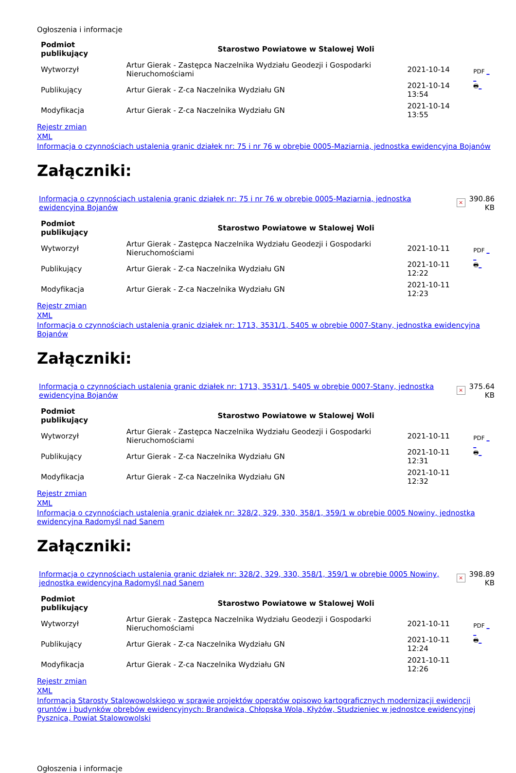Ogłoszenia i informacje
| Podmiot publikujący | Starostwo Powiatowe w Stalowej Woli | | |
| Wytworzył | Artur Gierak - Zastępca Naczelnika Wydziału Geodezji i Gospodarki Nieruchomościami | 2021-10-14 | PDF _ _ 🖶 _ |
| Publikujący | Artur Gierak - Z-ca Naczelnika Wydziału GN | 2021-10-14 13:54 | |
| Modyfikacja | Artur Gierak - Z-ca Naczelnika Wydziału GN | 2021-10-14 13:55 | |
Rejestr zmian
XML
Informacja o czynnościach ustalenia granic działek nr: 75 i nr 76 w obrębie 0005-Maziarnia, jednostka ewidencyjna Bojanów
Załączniki:
| Informacja o czynnościach ustalenia granic działek nr: 75 i nr 76 w obrębie 0005-Maziarnia, jednostka ewidencyjna Bojanów | × | 390.86 KB |
| Podmiot publikujący | Starostwo Powiatowe w Stalowej Woli | | |
| Wytworzył | Artur Gierak - Zastępca Naczelnika Wydziału Geodezji i Gospodarki Nieruchomościami | 2021-10-11 | PDF _ _ 🖶 _ |
| Publikujący | Artur Gierak - Z-ca Naczelnika Wydziału GN | 2021-10-11 12:22 | |
| Modyfikacja | Artur Gierak - Z-ca Naczelnika Wydziału GN | 2021-10-11 12:23 | |
Rejestr zmian
XML
Informacja o czynnościach ustalenia granic działek nr: 1713, 3531/1, 5405 w obrębie 0007-Stany, jednostka ewidencyjna Bojanów
Załączniki:
| Informacja o czynnościach ustalenia granic działek nr: 1713, 3531/1, 5405 w obrębie 0007-Stany, jednostka ewidencyjna Bojanów | × | 375.64 KB |
| Podmiot publikujący | Starostwo Powiatowe w Stalowej Woli | | |
| Wytworzył | Artur Gierak - Zastępca Naczelnika Wydziału Geodezji i Gospodarki Nieruchomościami | 2021-10-11 | PDF _ _ 🖶 _ |
| Publikujący | Artur Gierak - Z-ca Naczelnika Wydziału GN | 2021-10-11 12:31 | |
| Modyfikacja | Artur Gierak - Z-ca Naczelnika Wydziału GN | 2021-10-11 12:32 | |
Rejestr zmian
XML
Informacja o czynnościach ustalenia granic działek nr: 328/2, 329, 330, 358/1, 359/1 w obrębie 0005 Nowiny, jednostka ewidencyjna Radomyśl nad Sanem
Załączniki:
| Informacja o czynnościach ustalenia granic działek nr: 328/2, 329, 330, 358/1, 359/1 w obrębie 0005 Nowiny, jednostka ewidencyjna Radomyśl nad Sanem | × | 398.89 KB |
| Podmiot publikujący | Starostwo Powiatowe w Stalowej Woli | | |
| Wytworzył | Artur Gierak - Zastępca Naczelnika Wydziału Geodezji i Gospodarki Nieruchomościami | 2021-10-11 | PDF _ _ 🖶 _ |
| Publikujący | Artur Gierak - Z-ca Naczelnika Wydziału GN | 2021-10-11 12:24 | |
| Modyfikacja | Artur Gierak - Z-ca Naczelnika Wydziału GN | 2021-10-11 12:26 | |
Rejestr zmian
XML
Informacja Starosty Stalowowolskiego w sprawie projektów operatów opisowo kartograficznych modernizacji ewidencji gruntów i budynków obrębów ewidencyjnych: Brandwica, Chłopska Wola, Kłyżów, Studzieniec w jednostce ewidencyjnej Pysznica, Powiat Stalowowolski
Ogłoszenia i informacje